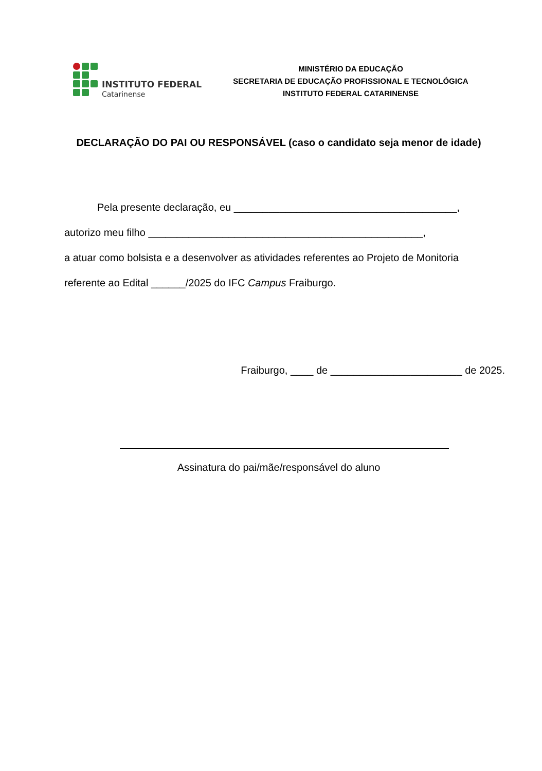INSTITUTO FEDERAL
Catarinense
MINISTÉRIO DA EDUCAÇÃO
SECRETARIA DE EDUCAÇÃO PROFISSIONAL E TECNOLÓGICA
INSTITUTO FEDERAL CATARINENSE
DECLARAÇÃO DO PAI OU RESPONSÁVEL (caso o candidato seja menor de idade)
Pela presente declaração, eu _______________________________________,
autorizo meu filho ________________________________________________,
a atuar como bolsista e a desenvolver as atividades referentes ao Projeto de Monitoria
referente ao Edital ______/2025 do IFC Campus Fraiburgo.
Fraiburgo, ____ de _______________________ de 2025.
Assinatura do pai/mãe/responsável do aluno